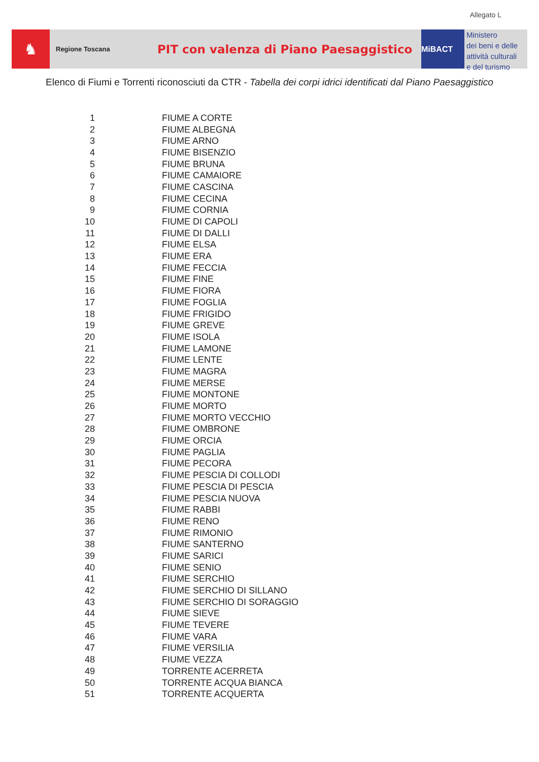Allegato L
♞
Regione Toscana
PIT con valenza di Piano Paesaggistico
MiBACT
Ministero
dei beni e delle
attività culturali
e del turismo
Elenco di Fiumi e Torrenti riconosciuti da CTR - Tabella dei corpi idrici identificati dal Piano Paesaggistico
| 1 | FIUME A CORTE |
| 2 | FIUME ALBEGNA |
| 3 | FIUME ARNO |
| 4 | FIUME BISENZIO |
| 5 | FIUME BRUNA |
| 6 | FIUME CAMAIORE |
| 7 | FIUME CASCINA |
| 8 | FIUME CECINA |
| 9 | FIUME CORNIA |
| 10 | FIUME DI CAPOLI |
| 11 | FIUME DI DALLI |
| 12 | FIUME ELSA |
| 13 | FIUME ERA |
| 14 | FIUME FECCIA |
| 15 | FIUME FINE |
| 16 | FIUME FIORA |
| 17 | FIUME FOGLIA |
| 18 | FIUME FRIGIDO |
| 19 | FIUME GREVE |
| 20 | FIUME ISOLA |
| 21 | FIUME LAMONE |
| 22 | FIUME LENTE |
| 23 | FIUME MAGRA |
| 24 | FIUME MERSE |
| 25 | FIUME MONTONE |
| 26 | FIUME MORTO |
| 27 | FIUME MORTO VECCHIO |
| 28 | FIUME OMBRONE |
| 29 | FIUME ORCIA |
| 30 | FIUME PAGLIA |
| 31 | FIUME PECORA |
| 32 | FIUME PESCIA DI COLLODI |
| 33 | FIUME PESCIA DI PESCIA |
| 34 | FIUME PESCIA NUOVA |
| 35 | FIUME RABBI |
| 36 | FIUME RENO |
| 37 | FIUME RIMONIO |
| 38 | FIUME SANTERNO |
| 39 | FIUME SARICI |
| 40 | FIUME SENIO |
| 41 | FIUME SERCHIO |
| 42 | FIUME SERCHIO DI SILLANO |
| 43 | FIUME SERCHIO DI SORAGGIO |
| 44 | FIUME SIEVE |
| 45 | FIUME TEVERE |
| 46 | FIUME VARA |
| 47 | FIUME VERSILIA |
| 48 | FIUME VEZZA |
| 49 | TORRENTE ACERRETA |
| 50 | TORRENTE ACQUA BIANCA |
| 51 | TORRENTE ACQUERTA |